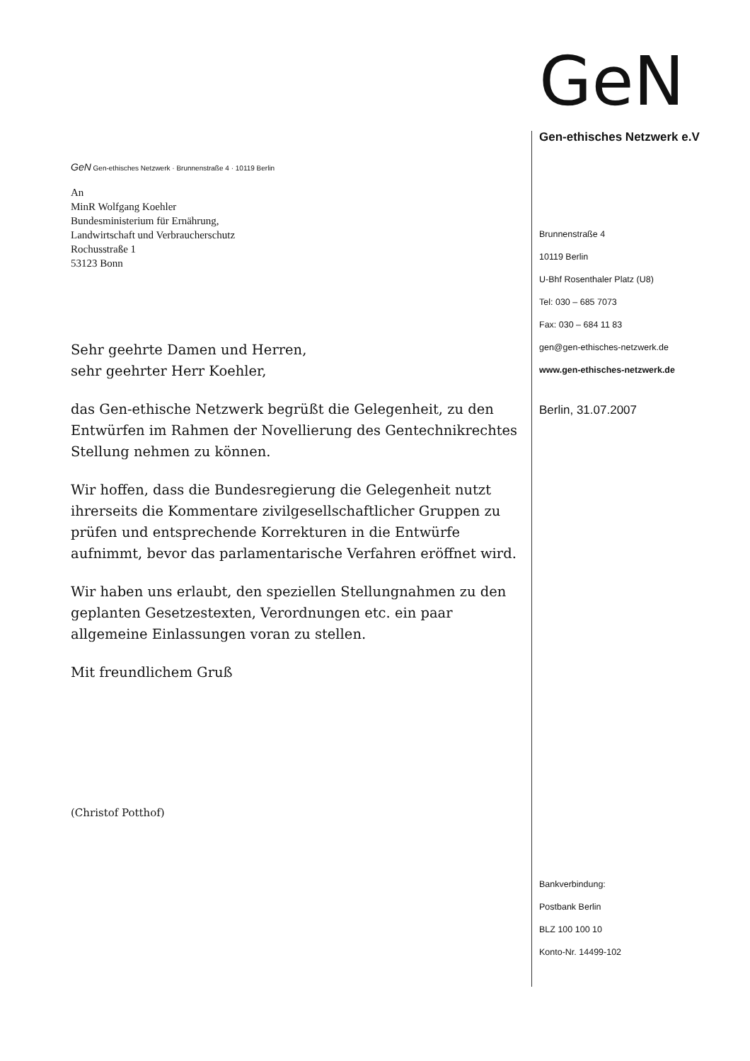GeN Gen-ethisches Netzwerk · Brunnenstraße 4 · 10119 Berlin
An
MinR Wolfgang Koehler
Bundesministerium für Ernährung,
Landwirtschaft und Verbraucherschutz
Rochusstraße 1
53123 Bonn
Sehr geehrte Damen und Herren,
sehr geehrter Herr Koehler,
das Gen-ethische Netzwerk begrüßt die Gelegenheit, zu den Entwürfen im Rahmen der Novellierung des Gentechnikrechtes Stellung nehmen zu können.
Wir hoffen, dass die Bundesregierung die Gelegenheit nutzt ihrerseits die Kommentare zivilgesellschaftlicher Gruppen zu prüfen und entsprechende Korrekturen in die Entwürfe aufnimmt, bevor das parlamentarische Verfahren eröffnet wird.
Wir haben uns erlaubt, den speziellen Stellungnahmen zu den geplanten Gesetzestexten, Verordnungen etc. ein paar allgemeine Einlassungen voran zu stellen.
Mit freundlichem Gruß
(Christof Potthof)
GeN
Gen-ethisches Netzwerk e.V
Brunnenstraße 4
10119 Berlin
U-Bhf Rosenthaler Platz (U8)
Tel: 030 – 685 7073
Fax: 030 – 684 11 83
gen@gen-ethisches-netzwerk.de
www.gen-ethisches-netzwerk.de
Berlin, 31.07.2007
Bankverbindung:
Postbank Berlin
BLZ 100 100 10
Konto-Nr. 14499-102